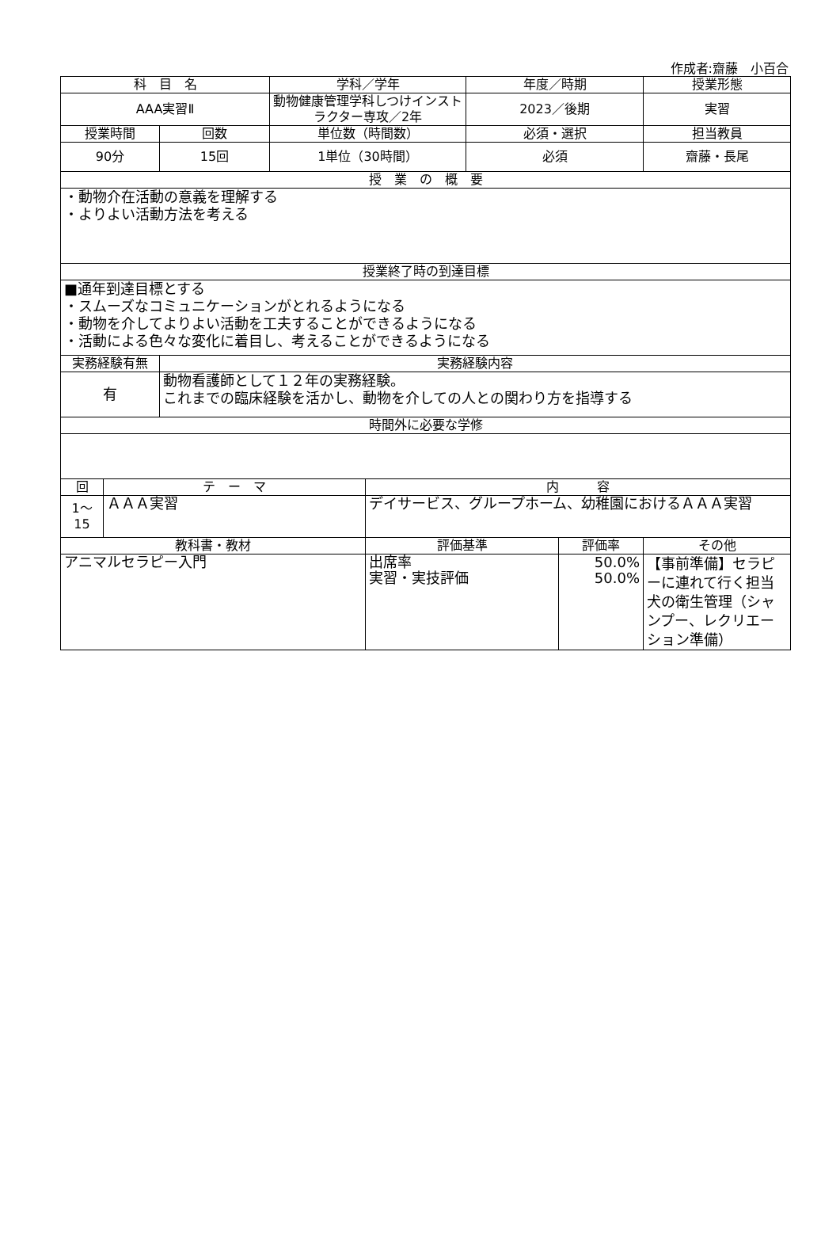作成者:齋藤　小百合
| 科 目 名 | | | 学科／学年 | | 年度／時期 | | 授業形態 |
| --- | --- | --- | --- | --- | --- | --- | --- |
| AAA実習Ⅱ | | | 動物健康管理学科しつけインストラクター専攻／2年 | | 2023／後期 | | 実習 |
| 授業時間 | | 回数 | 単位数（時間数） | | 必須・選択 | | 担当教員 |
| 90分 | | 15回 | 1単位（30時間） | | 必須 | | 齋藤・長尾 |
| 授 業 の 概 要 | | | | | | | |
| ・動物介在活動の意義を理解する ・よりよい活動方法を考える | | | | | | | |
| 授業終了時の到達目標 | | | | | | | |
| ■通年到達目標とする ・スムーズなコミュニケーションがとれるようになる ・動物を介してよりよい活動を工夫することができるようになる ・活動による色々な変化に着目し、考えることができるようになる | | | | | | | |
| 実務経験有無 | | 実務経験内容 | | | | | |
| 有 | | 動物看護師として１２年の実務経験。 これまでの臨床経験を活かし、動物を介しての人との関わり方を指導する | | | | | |
| 時間外に必要な学修 | | | | | | | |
| 回 | テ ー マ | | | 内 容 | | | |
| 1～ 15 | ＡＡＡ実習 | | | デイサービス、グループホーム、幼稚園におけるＡＡＡ実習 | | | |
| 教科書・教材 | | | | 評価基準 | | 評価率 | その他 |
| アニマルセラピー入門 | | | | 出席率 実習・実技評価 | | 50.0% 50.0% | 【事前準備】セラピーに連れて行く担当犬の衛生管理（シャンプー、レクリエーション準備） |